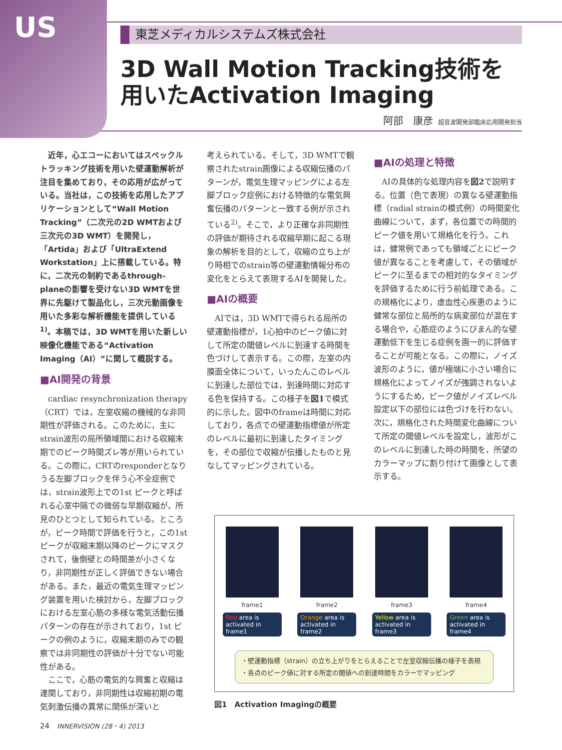US
東芝メディカルシステムズ株式会社
3D Wall Motion Tracking技術を
用いたActivation Imaging
阿部　康彦 超音波開発部臨床応用開発担当
近年，心エコーにおいてはスペックルトラッキング技術を用いた壁運動解析が注目を集めており，その応用が広がっている。当社は，この技術を応用したアプリケーションとして“Wall Motion Tracking”（二次元の2D WMTおよび三次元の3D WMT）を開発し，「Artida」および「UltraExtend Workstation」上に搭載している。特に，二次元の制約であるthrough-planeの影響を受けない3D WMTを世界に先駆けて製品化し，三次元動画像を用いた多彩な解析機能を提供している<sup>1)</sup>。本稿では，3D WMTを用いた新しい映像化機能である“Activation Imaging（AI）”に関して概説する。
■AI開発の背景
cardiac resynchronization therapy（CRT）では，左室収縮の機械的な非同期性が評価される。このために，主にstrain波形の局所領域間における収縮末期でのピーク時間ズレ等が用いられている。この際に，CRTのresponderとなりうる左脚ブロックを伴う心不全症例では，strain波形上での1st ピークと呼ばれる心室中隔での微弱な早期収縮が，所見のひとつとして知られている。ところが，ピーク時間で評価を行うと，この1st ピークが収縮末期以降のピークにマスクされて，後側壁との時間差が小さくなり，非同期性が正しく評価できない場合がある。また，最近の電気生理マッピング装置を用いた検討から，左脚ブロックにおける左室心筋の多様な電気活動伝播パターンの存在が示されており，1st ピークの例のように，収縮末期のみでの観察では非同期性の評価が十分でない可能性がある。
ここで，心筋の電気的な興奮と収縮は連関しており，非同期性は収縮初期の電気刺激伝播の異常に関係が深いと
考えられている。そして，3D WMTで観察されたstrain画像による収縮伝播のパターンが，電気生理マッピングによる左脚ブロック症例における特徴的な電気興奮伝播のパターンと一致する例が示されている<sup>2)</sup>。そこで，より正確な非同期性の評価が期待される収縮早期に起こる現象の解析を目的として，収縮の立ち上がり時相でのstrain等の壁運動情報分布の変化をとらえて表現するAIを開発した。
■AIの概要
AIでは，3D WMTで得られる局所の壁運動指標が，1心拍中のピーク値に対して所定の閾値レベルに到達する時間を色づけして表示する。この際，左室の内膜面全体について，いったんこのレベルに到達した部位では，到達時間に対応する色を保持する。この様子を図1で模式的に示した。図中のframeは時間に対応しており，各点での壁運動指標値が所定のレベルに最初に到達したタイミングを，その部位で収縮が伝播したものと見なしてマッピングされている。
■AIの処理と特徴
AIの具体的な処理内容を図2で説明する。位置（色で表現）の異なる壁運動指標（radial strainの模式例）の時間変化曲線について，まず，各位置での時間的ピーク値を用いて規格化を行う。これは，健常例であっても領域ごとにピーク値が異なることを考慮して，その領域がピークに至るまでの相対的なタイミングを評価するために行う前処理である。この規格化により，虚血性心疾患のように健常な部位と局所的な病変部位が混在する場合や，心筋症のようにびまん的な壁運動低下を生じる症例を画一的に評価することが可能となる。この際に，ノイズ波形のように，値が極端に小さい場合に規格化によってノイズが強調されないようにするため，ピーク値がノイズレベル設定以下の部位には色づけを行わない。次に，規格化された時間変化曲線について所定の閾値レベルを設定し，波形がこのレベルに到達した時の時間を，所望のカラーマップに割り付けて画像として表示する。
frame1
Red area is activated in frame1
frame2
Orange area is activated in frame2
frame3
Yellow area is activated in frame3
frame4
Green area is activated in frame4
・壁運動指標（strain）の立ち上がりをとらえることで左室収縮伝播の様子を表現
・各点のピーク値に対する所定の閾値への到達時間をカラーでマッピング
図1　Activation Imagingの概要
24　INNERVISION (28・4) 2013